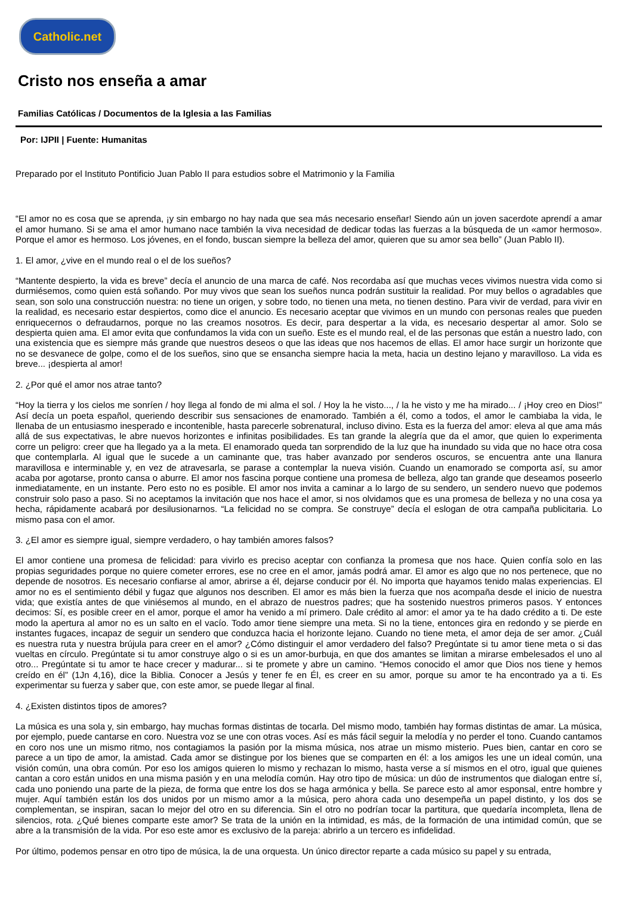Catholic.net
Cristo nos enseña a amar
Familias Católicas / Documentos de la Iglesia a las Familias
Por: IJPII | Fuente: Humanitas
Preparado por el Instituto Pontificio Juan Pablo II para estudios sobre el Matrimonio y la Familia
“El amor no es cosa que se aprenda, ¡y sin embargo no hay nada que sea más necesario enseñar! Siendo aún un joven sacerdote aprendí a amar el amor humano. Si se ama el amor humano nace también la viva necesidad de dedicar todas las fuerzas a la búsqueda de un «amor hermoso». Porque el amor es hermoso. Los jóvenes, en el fondo, buscan siempre la belleza del amor, quieren que su amor sea bello” (Juan Pablo II).
1. El amor, ¿vive en el mundo real o el de los sueños?
“Mantente despierto, la vida es breve” decía el anuncio de una marca de café. Nos recordaba así que muchas veces vivimos nuestra vida como si durmiésemos, como quien está soñando. Por muy vivos que sean los sueños nunca podrán sustituir la realidad. Por muy bellos o agradables que sean, son solo una construcción nuestra: no tiene un origen, y sobre todo, no tienen una meta, no tienen destino. Para vivir de verdad, para vivir en la realidad, es necesario estar despiertos, como dice el anuncio. Es necesario aceptar que vivimos en un mundo con personas reales que pueden enriquecernos o defraudarnos, porque no las creamos nosotros. Es decir, para despertar a la vida, es necesario despertar al amor. Solo se despierta quien ama. El amor evita que confundamos la vida con un sueño. Este es el mundo real, el de las personas que están a nuestro lado, con una existencia que es siempre más grande que nuestros deseos o que las ideas que nos hacemos de ellas. El amor hace surgir un horizonte que no se desvanece de golpe, como el de los sueños, sino que se ensancha siempre hacia la meta, hacia un destino lejano y maravilloso. La vida es breve... ¡despierta al amor!
2. ¿Por qué el amor nos atrae tanto?
“Hoy la tierra y los cielos me sonríen / hoy llega al fondo de mi alma el sol. / Hoy la he visto..., / la he visto y me ha mirado... / ¡Hoy creo en Dios!” Así decía un poeta español, queriendo describir sus sensaciones de enamorado. También a él, como a todos, el amor le cambiaba la vida, le llenaba de un entusiasmo inesperado e incontenible, hasta parecerle sobrenatural, incluso divino. Esta es la fuerza del amor: eleva al que ama más allá de sus expectativas, le abre nuevos horizontes e infinitas posibilidades. Es tan grande la alegría que da el amor, que quien lo experimenta corre un peligro: creer que ha llegado ya a la meta. El enamorado queda tan sorprendido de la luz que ha inundado su vida que no hace otra cosa que contemplarla. Al igual que le sucede a un caminante que, tras haber avanzado por senderos oscuros, se encuentra ante una llanura maravillosa e interminable y, en vez de atravesarla, se parase a contemplar la nueva visión. Cuando un enamorado se comporta así, su amor acaba por agotarse, pronto cansa o aburre. El amor nos fascina porque contiene una promesa de belleza, algo tan grande que deseamos poseerlo inmediatamente, en un instante. Pero esto no es posible. El amor nos invita a caminar a lo largo de su sendero, un sendero nuevo que podemos construir solo paso a paso. Si no aceptamos la invitación que nos hace el amor, si nos olvidamos que es una promesa de belleza y no una cosa ya hecha, rápidamente acabará por desilusionarnos. “La felicidad no se compra. Se construye” decía el eslogan de otra campaña publicitaria. Lo mismo pasa con el amor.
3. ¿El amor es siempre igual, siempre verdadero, o hay también amores falsos?
El amor contiene una promesa de felicidad: para vivirlo es preciso aceptar con confianza la promesa que nos hace. Quien confía solo en las propias seguridades porque no quiere cometer errores, ese no cree en el amor, jamás podrá amar. El amor es algo que no nos pertenece, que no depende de nosotros. Es necesario confiarse al amor, abrirse a él, dejarse conducir por él. No importa que hayamos tenido malas experiencias. El amor no es el sentimiento débil y fugaz que algunos nos describen. El amor es más bien la fuerza que nos acompaña desde el inicio de nuestra vida; que existía antes de que viniésemos al mundo, en el abrazo de nuestros padres; que ha sostenido nuestros primeros pasos. Y entonces decimos: Sí, es posible creer en el amor, porque el amor ha venido a mí primero. Dale crédito al amor: el amor ya te ha dado crédito a ti. De este modo la apertura al amor no es un salto en el vacío. Todo amor tiene siempre una meta. Si no la tiene, entonces gira en redondo y se pierde en instantes fugaces, incapaz de seguir un sendero que conduzca hacia el horizonte lejano. Cuando no tiene meta, el amor deja de ser amor. ¿Cuál es nuestra ruta y nuestra brújula para creer en el amor? ¿Cómo distinguir el amor verdadero del falso? Pregúntate si tu amor tiene meta o si das vueltas en círculo. Pregúntate si tu amor construye algo o si es un amor-burbuja, en que dos amantes se limitan a mirarse embelesados el uno al otro... Pregúntate si tu amor te hace crecer y madurar... si te promete y abre un camino. “Hemos conocido el amor que Dios nos tiene y hemos creído en él” (1Jn 4,16), dice la Biblia. Conocer a Jesús y tener fe en Él, es creer en su amor, porque su amor te ha encontrado ya a ti. Es experimentar su fuerza y saber que, con este amor, se puede llegar al final.
4. ¿Existen distintos tipos de amores?
La música es una sola y, sin embargo, hay muchas formas distintas de tocarla. Del mismo modo, también hay formas distintas de amar. La música, por ejemplo, puede cantarse en coro. Nuestra voz se une con otras voces. Así es más fácil seguir la melodía y no perder el tono. Cuando cantamos en coro nos une un mismo ritmo, nos contagiamos la pasión por la misma música, nos atrae un mismo misterio. Pues bien, cantar en coro se parece a un tipo de amor, la amistad. Cada amor se distingue por los bienes que se comparten en él: a los amigos les une un ideal común, una visión común, una obra común. Por eso los amigos quieren lo mismo y rechazan lo mismo, hasta verse a sí mismos en el otro, igual que quienes cantan a coro están unidos en una misma pasión y en una melodía común. Hay otro tipo de música: un dúo de instrumentos que dialogan entre sí, cada uno poniendo una parte de la pieza, de forma que entre los dos se haga armónica y bella. Se parece esto al amor esponsal, entre hombre y mujer. Aquí también están los dos unidos por un mismo amor a la música, pero ahora cada uno desempeña un papel distinto, y los dos se complementan, se inspiran, sacan lo mejor del otro en su diferencia. Sin el otro no podrían tocar la partitura, que quedaría incompleta, llena de silencios, rota. ¿Qué bienes comparte este amor? Se trata de la unión en la intimidad, es más, de la formación de una intimidad común, que se abre a la transmisión de la vida. Por eso este amor es exclusivo de la pareja: abrirlo a un tercero es infidelidad.
Por último, podemos pensar en otro tipo de música, la de una orquesta. Un único director reparte a cada músico su papel y su entrada,